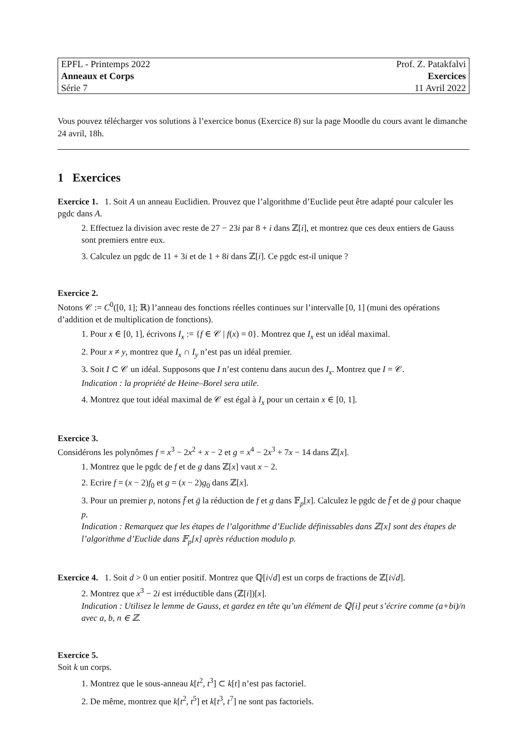| EPFL - Printemps 2022 | Prof. Z. Patakfalvi |
| Anneaux et Corps | Exercices |
| Série 7 | 11 Avril 2022 |
Vous pouvez télécharger vos solutions à l’exercice bonus (Exercice 8) sur la page Moodle du cours avant le dimanche 24 avril, 18h.
1 Exercices
Exercice 1. 1. Soit A un anneau Euclidien. Prouvez que l’algorithme d’Euclide peut être adapté pour calculer les pgdc dans A.
2. Effectuez la division avec reste de 27 − 23i par 8 + i dans ℤ[i], et montrez que ces deux entiers de Gauss sont premiers entre eux.
3. Calculez un pgdc de 11 + 3i et de 1 + 8i dans ℤ[i]. Ce pgdc est-il unique ?
Exercice 2.
Notons 𝒞 := C<sup>0</sup>([0, 1]; ℝ) l’anneau des fonctions réelles continues sur l’intervalle [0, 1] (muni des opérations d’addition et de multiplication de fonctions).
1. Pour x ∈ [0, 1], écrivons I<sub>x</sub> := {f ∈ 𝒞 | f(x) = 0}. Montrez que I<sub>x</sub> est un idéal maximal.
2. Pour x ≠ y, montrez que I<sub>x</sub> ∩ I<sub>y</sub> n’est pas un idéal premier.
3. Soit I ⊂ 𝒞 un idéal. Supposons que I n’est contenu dans aucun des I<sub>x</sub>. Montrez que I = 𝒞.
Indication : la propriété de Heine–Borel sera utile.
4. Montrez que tout idéal maximal de 𝒞 est égal à I<sub>x</sub> pour un certain x ∈ [0, 1].
Exercice 3.
Considérons les polynômes f = x<sup>3</sup> − 2x<sup>2</sup> + x − 2 et g = x<sup>4</sup> − 2x<sup>3</sup> + 7x − 14 dans ℤ[x].
1. Montrez que le pgdc de f et de g dans ℤ[x] vaut x − 2.
2. Ecrire f = (x − 2)f<sub>0</sub> et g = (x − 2)g<sub>0</sub> dans ℤ[x].
3. Pour un premier p, notons f̄ et ḡ la réduction de f et g dans 𝔽<sub>p</sub>[x]. Calculez le pgdc de f̄ et de ḡ pour chaque p.
Indication : Remarquez que les étapes de l’algorithme d’Euclide définissables dans ℤ[x] sont des étapes de l’algorithme d’Euclide dans 𝔽<sub>p</sub>[x] après réduction modulo p.
Exercice 4. 1. Soit d > 0 un entier positif. Montrez que ℚ[i√d] est un corps de fractions de ℤ[i√d].
2. Montrez que x<sup>3</sup> − 2i est irréductible dans (ℤ[i])[x].
Indication : Utilisez le lemme de Gauss, et gardez en tête qu’un élément de ℚ[i] peut s’écrire comme (a+bi)/n avec a, b, n ∈ ℤ.
Exercice 5.
Soit k un corps.
1. Montrez que le sous-anneau k[t<sup>2</sup>, t<sup>3</sup>] ⊂ k[t] n’est pas factoriel.
2. De même, montrez que k[t<sup>2</sup>, t<sup>5</sup>] et k[t<sup>3</sup>, t<sup>7</sup>] ne sont pas factoriels.